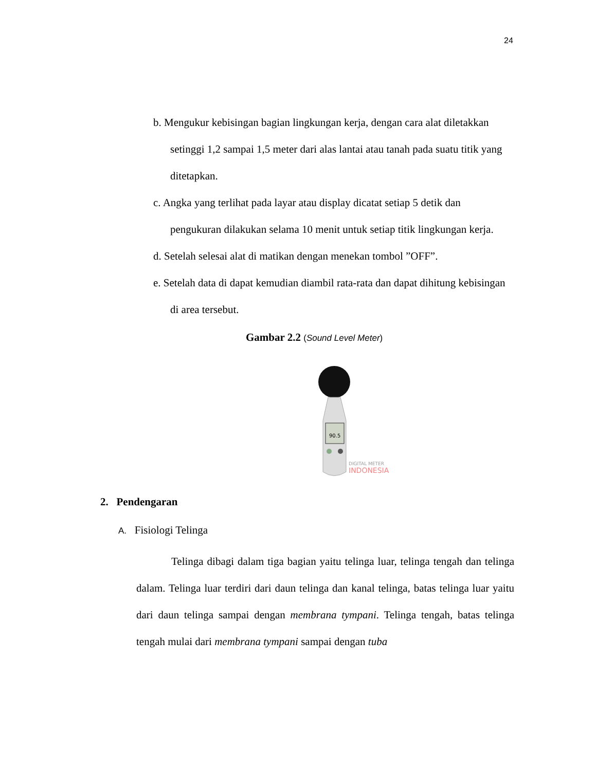24
b. Mengukur kebisingan bagian lingkungan kerja, dengan cara alat diletakkan setinggi 1,2 sampai 1,5 meter dari alas lantai atau tanah pada suatu titik yang ditetapkan.
c. Angka yang terlihat pada layar atau display dicatat setiap 5 detik dan pengukuran dilakukan selama 10 menit untuk setiap titik lingkungan kerja.
d. Setelah selesai alat di matikan dengan menekan tombol ”OFF”.
e. Setelah data di dapat kemudian diambil rata-rata dan dapat dihitung kebisingan di area tersebut.
Gambar 2.2 (Sound Level Meter)
90.5
DIGITAL METER
INDONESIA
2. Pendengaran
A. Fisiologi Telinga
Telinga dibagi dalam tiga bagian yaitu telinga luar, telinga tengah dan telinga dalam. Telinga luar terdiri dari daun telinga dan kanal telinga, batas telinga luar yaitu dari daun telinga sampai dengan membrana tympani. Telinga tengah, batas telinga tengah mulai dari membrana tympani sampai dengan tuba